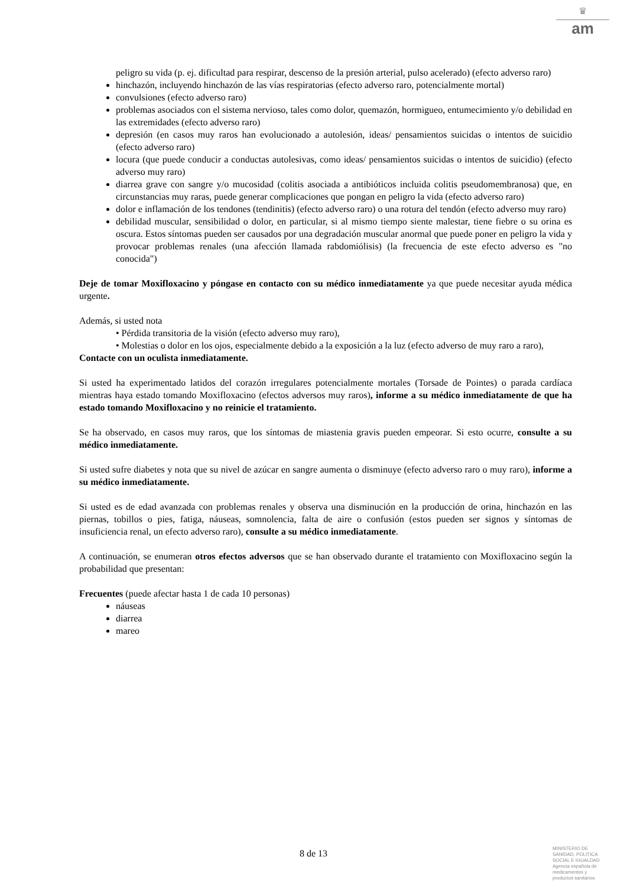♛
am
peligro su vida (p. ej. dificultad para respirar, descenso de la presión arterial, pulso acelerado) (efecto adverso raro)
hinchazón, incluyendo hinchazón de las vías respiratorias (efecto adverso raro, potencialmente mortal)
convulsiones (efecto adverso raro)
problemas asociados con el sistema nervioso, tales como dolor, quemazón, hormigueo, entumecimiento y/o debilidad en las extremidades (efecto adverso raro)
depresión (en casos muy raros han evolucionado a autolesión, ideas/ pensamientos suicidas o intentos de suicidio (efecto adverso raro)
locura (que puede conducir a conductas autolesivas, como ideas/ pensamientos suicidas o intentos de suicidio) (efecto adverso muy raro)
diarrea grave con sangre y/o mucosidad (colitis asociada a antibióticos incluida colitis pseudomembranosa) que, en circunstancias muy raras, puede generar complicaciones que pongan en peligro la vida (efecto adverso raro)
dolor e inflamación de los tendones (tendinitis) (efecto adverso raro) o una rotura del tendón (efecto adverso muy raro)
debilidad muscular, sensibilidad o dolor, en particular, si al mismo tiempo siente malestar, tiene fiebre o su orina es oscura. Estos síntomas pueden ser causados por una degradación muscular anormal que puede poner en peligro la vida y provocar problemas renales (una afección llamada rabdomiólisis) (la frecuencia de este efecto adverso es "no conocida")
Deje de tomar Moxifloxacino y póngase en contacto con su médico inmediatamente ya que puede necesitar ayuda médica urgente.
Además, si usted nota
• Pérdida transitoria de la visión (efecto adverso muy raro),
• Molestias o dolor en los ojos, especialmente debido a la exposición a la luz (efecto adverso de muy raro a raro),
Contacte con un oculista inmediatamente.
Si usted ha experimentado latidos del corazón irregulares potencialmente mortales (Torsade de Pointes) o parada cardíaca mientras haya estado tomando Moxifloxacino (efectos adversos muy raros), informe a su médico inmediatamente de que ha estado tomando Moxifloxacino y no reinicie el tratamiento.
Se ha observado, en casos muy raros, que los síntomas de miastenia gravis pueden empeorar. Si esto ocurre, consulte a su médico inmediatamente.
Si usted sufre diabetes y nota que su nivel de azúcar en sangre aumenta o disminuye (efecto adverso raro o muy raro), informe a su médico inmediatamente.
Si usted es de edad avanzada con problemas renales y observa una disminución en la producción de orina, hinchazón en las piernas, tobillos o pies, fatiga, náuseas, somnolencia, falta de aire o confusión (estos pueden ser signos y síntomas de insuficiencia renal, un efecto adverso raro), consulte a su médico inmediatamente.
A continuación, se enumeran otros efectos adversos que se han observado durante el tratamiento con Moxifloxacino según la probabilidad que presentan:
Frecuentes (puede afectar hasta 1 de cada 10 personas)
náuseas
diarrea
mareo
8 de 13
MINISTERIO DE
SANIDAD, POLITICA
SOCIAL E IGUALDAD
Agencia española de
medicamentos y
productos sanitarios